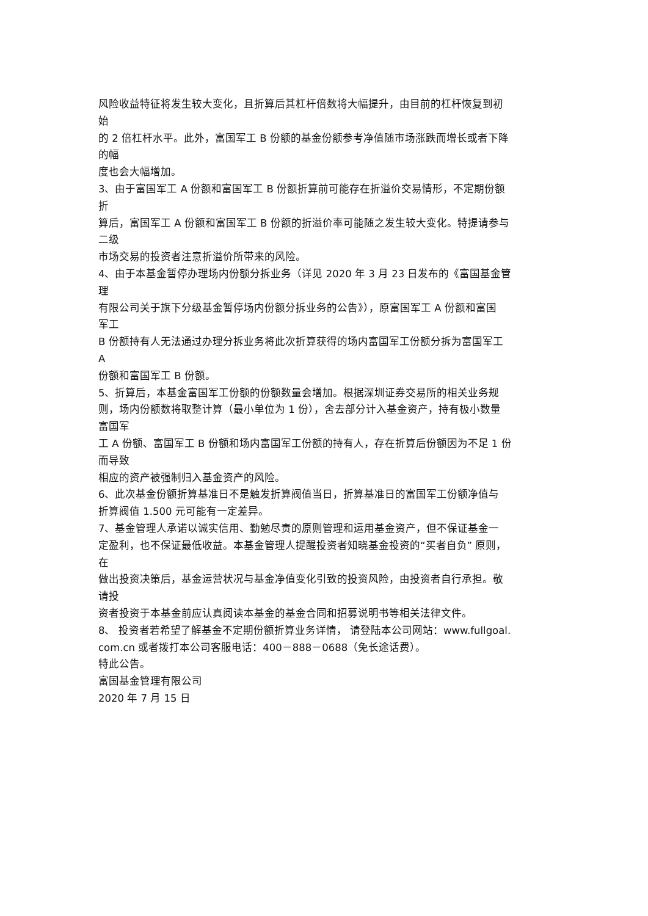风险收益特征将发生较大变化，且折算后其杠杆倍数将大幅提升，由目前的杠杆恢复到初
始
的 2 倍杠杆水平。此外，富国军工 B 份额的基金份额参考净值随市场涨跌而增长或者下降
的幅
度也会大幅增加。
3、由于富国军工 A 份额和富国军工 B 份额折算前可能存在折溢价交易情形，不定期份额
折
算后，富国军工 A 份额和富国军工 B 份额的折溢价率可能随之发生较大变化。特提请参与
二级
市场交易的投资者注意折溢价所带来的风险。
4、由于本基金暂停办理场内份额分拆业务（详见 2020 年 3 月 23 日发布的《富国基金管
理
有限公司关于旗下分级基金暂停场内份额分拆业务的公告》），原富国军工 A 份额和富国
军工
B 份额持有人无法通过办理分拆业务将此次折算获得的场内富国军工份额分拆为富国军工
A
份额和富国军工 B 份额。
5、折算后，本基金富国军工份额的份额数量会增加。根据深圳证券交易所的相关业务规
则，场内份额数将取整计算（最小单位为 1 份），舍去部分计入基金资产，持有极小数量
富国军
工 A 份额、富国军工 B 份额和场内富国军工份额的持有人，存在折算后份额因为不足 1 份
而导致
相应的资产被强制归入基金资产的风险。
6、此次基金份额折算基准日不是触发折算阀值当日，折算基准日的富国军工份额净值与
折算阀值 1.500 元可能有一定差异。
7、基金管理人承诺以诚实信用、勤勉尽责的原则管理和运用基金资产，但不保证基金一
定盈利，也不保证最低收益。本基金管理人提醒投资者知晓基金投资的“买者自负” 原则，
在
做出投资决策后，基金运营状况与基金净值变化引致的投资风险，由投资者自行承担。敬
请投
资者投资于本基金前应认真阅读本基金的基金合同和招募说明书等相关法律文件。
8、 投资者若希望了解基金不定期份额折算业务详情， 请登陆本公司网站：www.fullgoal.
com.cn 或者拨打本公司客服电话：400－888－0688（免长途话费）。
特此公告。
富国基金管理有限公司
2020 年 7 月 15 日